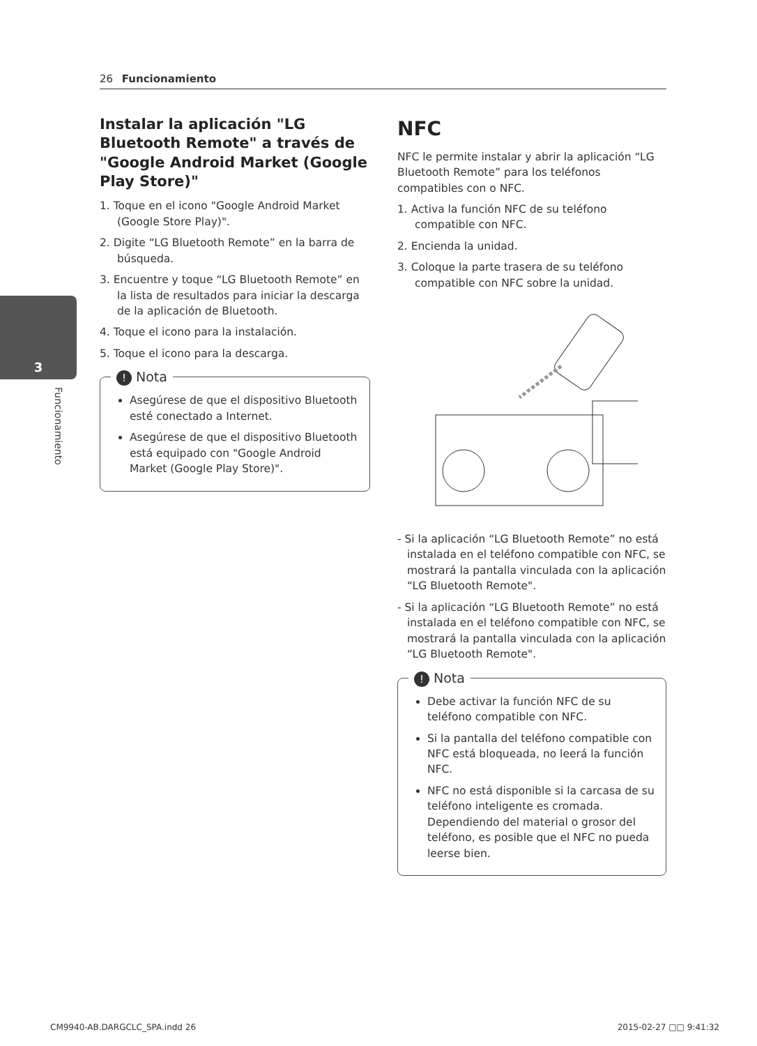26 Funcionamiento
3
Funcionamiento
Instalar la aplicación "LG Bluetooth Remote" a través de "Google Android Market (Google Play Store)"
1. Toque en el icono "Google Android Market (Google Store Play)".
2. Digite “LG Bluetooth Remote” en la barra de búsqueda.
3. Encuentre y toque “LG Bluetooth Remote” en la lista de resultados para iniciar la descarga de la aplicación de Bluetooth.
4. Toque el icono para la instalación.
5. Toque el icono para la descarga.
! Nota
Asegúrese de que el dispositivo Bluetooth esté conectado a Internet.
Asegúrese de que el dispositivo Bluetooth está equipado con "Google Android Market (Google Play Store)".
NFC
NFC le permite instalar y abrir la aplicación “LG Bluetooth Remote” para los teléfonos compatibles con o NFC.
1. Activa la función NFC de su teléfono compatible con NFC.
2. Encienda la unidad.
3. Coloque la parte trasera de su teléfono compatible con NFC sobre la unidad.
- Si la aplicación “LG Bluetooth Remote” no está instalada en el teléfono compatible con NFC, se mostrará la pantalla vinculada con la aplicación “LG Bluetooth Remote".
- Si la aplicación “LG Bluetooth Remote” no está instalada en el teléfono compatible con NFC, se mostrará la pantalla vinculada con la aplicación “LG Bluetooth Remote".
! Nota
Debe activar la función NFC de su teléfono compatible con NFC.
Si la pantalla del teléfono compatible con NFC está bloqueada, no leerá la función NFC.
NFC no está disponible si la carcasa de su teléfono inteligente es cromada. Dependiendo del material o grosor del teléfono, es posible que el NFC no pueda leerse bien.
CM9940-AB.DARGCLC_SPA.indd 26 2015-02-27 □□ 9:41:32